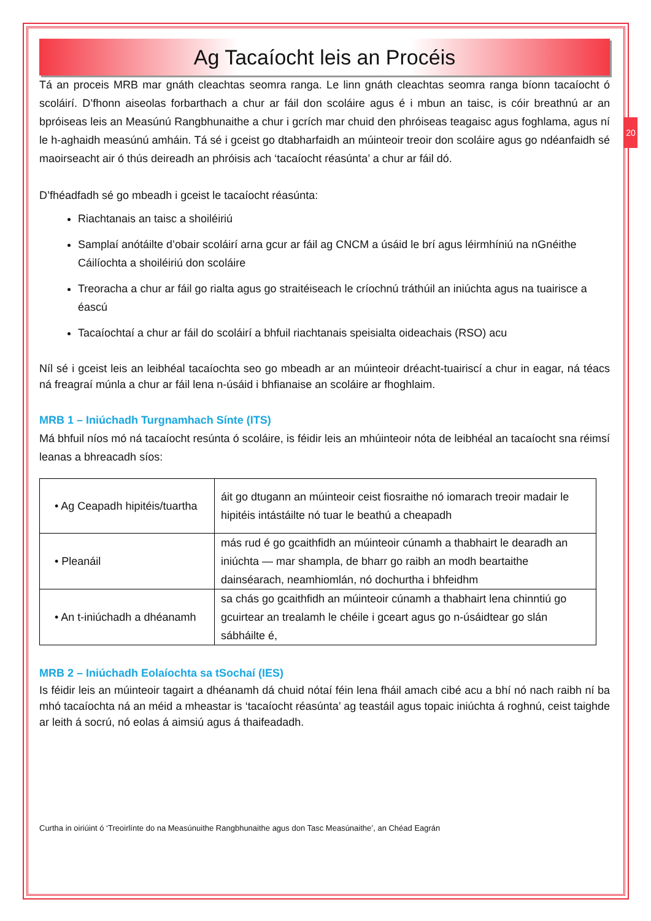20
Ag Tacaíocht leis an Procéis
Tá an proceis MRB mar gnáth cleachtas seomra ranga. Le linn gnáth cleachtas seomra ranga bíonn tacaíocht ó scoláirí. D’fhonn aiseolas forbarthach a chur ar fáil don scoláire agus é i mbun an taisc, is cóir breathnú ar an bpróiseas leis an Measúnú Rangbhunaithe a chur i gcrích mar chuid den phróiseas teagaisc agus foghlama, agus ní le h-aghaidh measúnú amháin. Tá sé i gceist go dtabharfaidh an múinteoir treoir don scoláire agus go ndéanfaidh sé maoirseacht air ó thús deireadh an phróisis ach ‘tacaíocht réasúnta’ a chur ar fáil dó.
D’fhéadfadh sé go mbeadh i gceist le tacaíocht réasúnta:
Riachtanais an taisc a shoiléiriú
Samplaí anótáilte d’obair scoláirí arna gcur ar fáil ag CNCM a úsáid le brí agus léirmhíniú na nGnéithe Cáilíochta a shoiléiriú don scoláire
Treoracha a chur ar fáil go rialta agus go straitéiseach le críochnú tráthúil an iniúchta agus na tuairisce a éascú
Tacaíochtaí a chur ar fáil do scoláirí a bhfuil riachtanais speisialta oideachais (RSO) acu
Níl sé i gceist leis an leibhéal tacaíochta seo go mbeadh ar an múinteoir dréacht-tuairiscí a chur in eagar, ná téacs ná freagraí múnla a chur ar fáil lena n-úsáid i bhfianaise an scoláire ar fhoghlaim.
MRB 1 – Iniúchadh Turgnamhach Sínte (ITS)
Má bhfuil níos mó ná tacaíocht resúnta ó scoláire, is féidir leis an mhúinteoir nóta de leibhéal an tacaíocht sna réimsí leanas a bhreacadh síos:
| • Ag Ceapadh hipitéis/tuartha | áit go dtugann an múinteoir ceist fiosraithe nó iomarach treoir madair le hipitéis intástáilte nó tuar le beathú a cheapadh |
| • Pleanáil | más rud é go gcaithfidh an múinteoir cúnamh a thabhairt le dearadh an iniúchta — mar shampla, de bharr go raibh an modh beartaithe dainséarach, neamhiomlán, nó dochurtha i bhfeidhm |
| • An t-iniúchadh a dhéanamh | sa chás go gcaithfidh an múinteoir cúnamh a thabhairt lena chinntiú go gcuirtear an trealamh le chéile i gceart agus go n-úsáidtear go slán sábháilte é, |
MRB 2 – Iniúchadh Eolaíochta sa tSochaí (IES)
Is féidir leis an múinteoir tagairt a dhéanamh dá chuid nótaí féin lena fháil amach cibé acu a bhí nó nach raibh ní ba mhó tacaíochta ná an méid a mheastar is ‘tacaíocht réasúnta’ ag teastáil agus topaic iniúchta á roghnú, ceist taighde ar leith á socrú, nó eolas á aimsiú agus á thaifeadadh.
Curtha in oiriúint ó ‘Treoirlínte do na Measúnuithe Rangbhunaithe agus don Tasc Measúnaithe’, an Chéad Eagrán